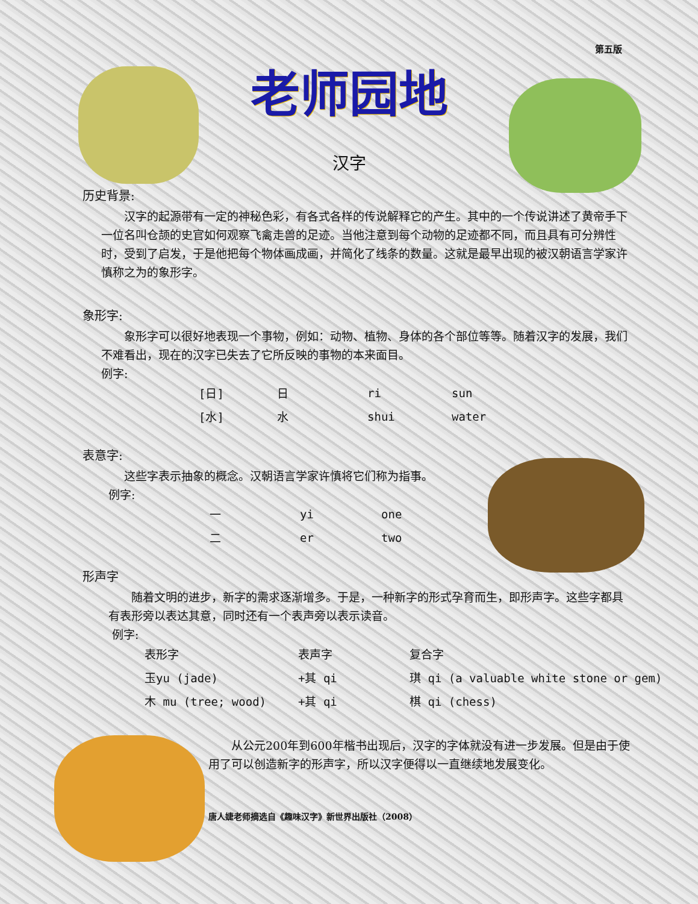第五版
老师园地
汉字
历史背景:
汉字的起源带有一定的神秘色彩，有各式各样的传说解释它的产生。其中的一个传说讲述了黄帝手下一位名叫仓颉的史官如何观察飞禽走兽的足迹。当他注意到每个动物的足迹都不同，而且具有可分辨性时，受到了启发，于是他把每个物体画成画，并简化了线条的数量。这就是最早出现的被汉朝语言学家许慎称之为的象形字。
象形字:
象形字可以很好地表现一个事物，例如：动物、植物、身体的各个部位等等。随着汉字的发展，我们不难看出，现在的汉字已失去了它所反映的事物的本来面目。
例字:
| [日] | 日 | ri | sun |
| [水] | 水 | shui | water |
表意字:
这些字表示抽象的概念。汉朝语言学家许慎将它们称为指事。
例字:
| 一 | yi | one |
| 二 | er | two |
形声字
随着文明的进步，新字的需求逐渐增多。于是，一种新字的形式孕育而生，即形声字。这些字都具有表形旁以表达其意，同时还有一个表声旁以表示读音。
例字:
| 表形字 | 表声字 | 复合字 |
| 玉yu (jade) | +其 qi | 琪 qi (a valuable white stone or gem) |
| 木 mu (tree; wood) | +其 qi | 棋 qi (chess) |
从公元200年到600年楷书出现后，汉字的字体就没有进一步发展。但是由于使用了可以创造新字的形声字，所以汉字便得以一直继续地发展变化。
唐人婕老师摘选自《趣味汉字》新世界出版社（2008）